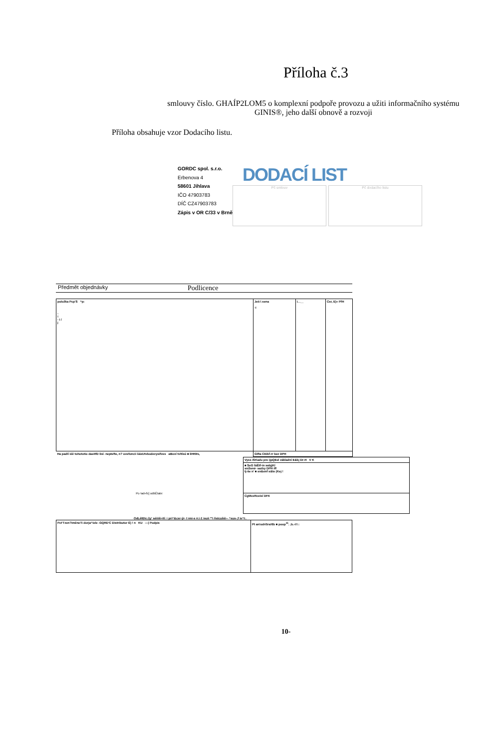Příloha č.3
smlouvy číslo. GHAÍP2LOM5 o komplexní podpoře provozu a užiti informačního systému
GINIS®, jeho další obnově a rozvoji
Příloha obsahuje vzor Dodacího listu.
GORDC spol. s.r.o.
Erbenova 4
58601 Jihlava
IČO 47903783
DÍČ CZ47903783
Zápis v OR C/33 v Brně
DODACÍ LIST
Pč smlouv Pč dodacího listu
Předmět objednávky Podlicence
| položka Pcp'S ^p: - ! - i / j | Jeii:\ sena -i | i. .__ | Csr, E)« PřH |
| Ha padlí iéě tohototio daeitfD lisí- neptefte, n? uvefoncii šásUtvbodevysifves aBoví tvltísú ■ liHtWs, | Gifta CEikř-rr bez DPH | | |
Pc-!ad«fc] odbĚtate:
| Vyss iSKadu pre ijpQEel základní E&kj Dr-H V K |
| ■ SeG řáĚtř-in sabjjKí snížené- sazby DPH iff tj-še n' ■ sn&enf s&te (Kej ! |
| CgMceRceisí DFti |
OdLětEtc.i)y' séiiiši-ití: i pri^&csr-ýr- t nni-s rr.i £ isuii **i ňslcuíiéi-- ^sus-;f is^I:.
| Pct'Tzen?iměneTi dorja^iele -GQRD'C Distributor É) ! n KU —/ Podpis | Pt an!odri5ra!6b ■ poop<sup>11</sup>. ;b.-i!!:: |
10-